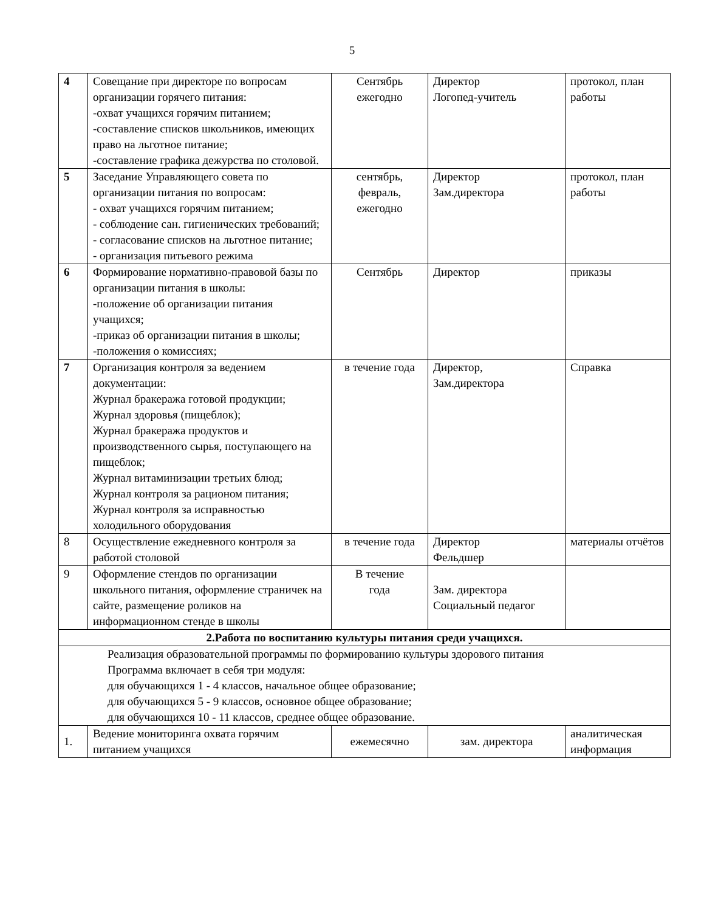5
| 4 | Совещание при директоре по вопросам организации горячего питания: -охват учащихся горячим питанием; -составление списков школьников, имеющих право на льготное питание; -составление графика дежурства по столовой. | Сентябрь ежегодно | Директор Логопед-учитель | протокол, план работы |
| 5 | Заседание Управляющего совета по организации питания по вопросам: - охват учащихся горячим питанием; - соблюдение сан. гигиенических требований; - согласование списков на льготное питание; - организация питьевого режима | сентябрь, февраль, ежегодно | Директор Зам.директора | протокол, план работы |
| 6 | Формирование нормативно-правовой базы по организации питания в школы: -положение об организации питания учащихся; -приказ об организации питания в школы; -положения о комиссиях; | Сентябрь | Директор | приказы |
| 7 | Организация контроля за ведением документации: Журнал бракеража готовой продукции; Журнал здоровья (пищеблок); Журнал бракеража продуктов и производственного сырья, поступающего на пищеблок; Журнал витаминизации третьих блюд; Журнал контроля за рационом питания; Журнал контроля за исправностью холодильного оборудования | в течение года | Директор, Зам.директора | Справка |
| 8 | Осуществление ежедневного контроля за работой столовой | в течение года | Директор Фельдшер | материалы отчётов |
| 9 | Оформление стендов по организации школьного питания, оформление страничек на сайте, размещение роликов на информационном стенде в школы | В течение года | Зам. директора Социальный педагог | |
| 2.Работа по воспитанию культуры питания среди учащихся. | | | | |
| Реализация образовательной программы по формированию культуры здорового питания Программа включает в себя три модуля: для обучающихся 1 - 4 классов, начальное общее образование; для обучающихся 5 - 9 классов, основное общее образование; для обучающихся 10 - 11 классов, среднее общее образование. | | | | |
| 1. | Ведение мониторинга охвата горячим питанием учащихся | ежемесячно | зам. директора | аналитическая информация |